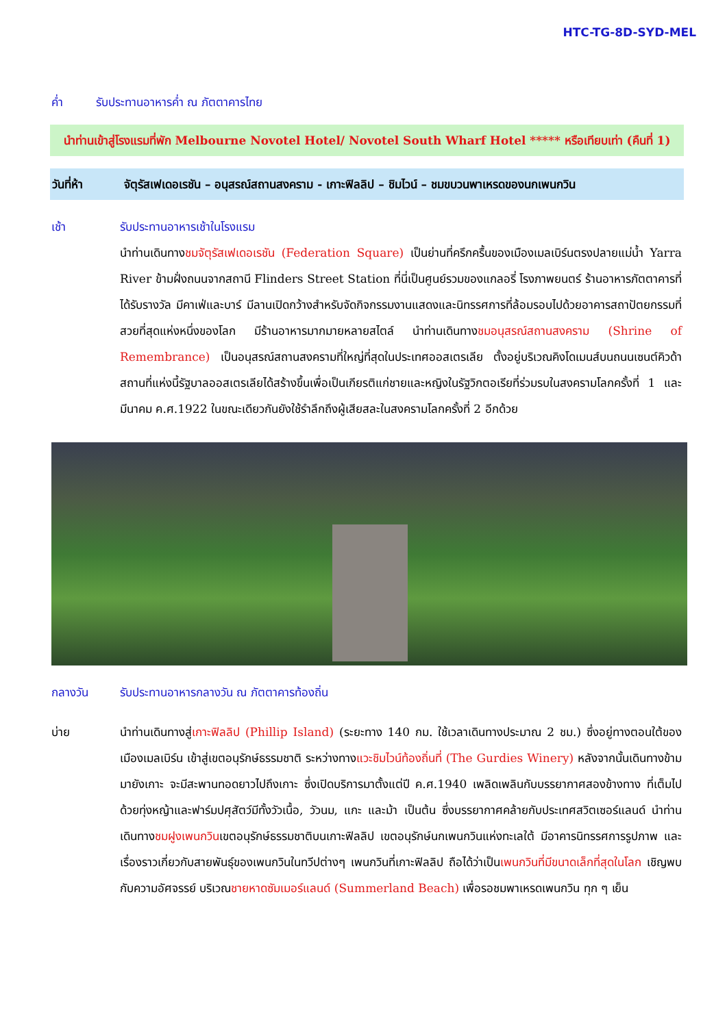HTC-TG-8D-SYD-MEL
ค่ำ รับประทานอาหารค่ำ ณ ภัตตาคารไทย
นำท่านเข้าสู่โรงแรมที่พัก Melbourne Novotel Hotel/ Novotel South Wharf Hotel ***** หรือเทียบเท่า (คืนที่ 1)
วันที่ห้า จัตุรัสเฟเดอเรชัน – อนุสรณ์สถานสงคราม - เกาะฟิลลิป – ชิมไวน์ – ชมขบวนพาเหรดของนกเพนกวิน
เช้า รับประทานอาหารเช้าในโรงแรม
นำท่านเดินทางชมจัตุรัสเฟเดอเรชัน (Federation Square) เป็นย่านที่ครึกครื้นของเมืองเมลเบิร์นตรงปลายแม่น้ำ Yarra River ข้ามฝั่งถนนจากสถานี Flinders Street Station ที่นี่เป็นศูนย์รวมของแกลอรี่ โรงภาพยนตร์ ร้านอาหารภัตตาคารที่ได้รับรางวัล มีคาเฟ่และบาร์ มีลานเปิดกว้างสำหรับจัดกิจกรรมงานแสดงและนิทรรศการที่ล้อมรอบไปด้วยอาคารสถาปัตยกรรมที่สวยที่สุดแห่งหนึ่งของโลก มีร้านอาหารมากมายหลายสไตล์ นำท่านเดินทางชมอนุสรณ์สถานสงคราม (Shrine of Remembrance) เป็นอนุสรณ์สถานสงครามที่ใหญ่ที่สุดในประเทศออสเตรเลีย ตั้งอยู่บริเวณคิงโดเมนส์บนถนนเซนต์คิวด้า สถานที่แห่งนี้รัฐบาลออสเตรเลียได้สร้างขึ้นเพื่อเป็นเกียรติแก่ชายและหญิงในรัฐวิกตอเรียที่ร่วมรบในสงครามโลกครั้งที่ 1 และ มีนาคม ค.ศ.1922 ในขณะเดียวกันยังใช้รำลึกถึงผู้เสียสละในสงครามโลกครั้งที่ 2 อีกด้วย
กลางวัน รับประทานอาหารกลางวัน ณ ภัตตาคารท้องถิ่น
บ่าย นำท่านเดินทางสู่เกาะฟิลลิป (Phillip Island) (ระยะทาง 140 กม. ใช้เวลาเดินทางประมาณ 2 ชม.) ซึ่งอยู่ทางตอนใต้ของเมืองเมลเบิร์น เข้าสู่เขตอนุรักษ์ธรรมชาติ ระหว่างทางแวะชิมไวน์ท้องถิ่นที่ (The Gurdies Winery) หลังจากนั้นเดินทางข้ามมายังเกาะ จะมีสะพานทอดยาวไปถึงเกาะ ซึ่งเปิดบริการมาตั้งแต่ปี ค.ศ.1940 เพลิดเพลินกับบรรยากาศสองข้างทาง ที่เต็มไปด้วยทุ่งหญ้าและฟาร์มปศุสัตว์มีทั้งวัวเนื้อ, วัวนม, แกะ และม้า เป็นต้น ซึ่งบรรยากาศคล้ายกับประเทศสวิตเซอร์แลนด์ นำท่านเดินทางชมฝูงเพนกวินเขตอนุรักษ์ธรรมชาติบนเกาะฟิลลิป เขตอนุรักษ์นกเพนกวินแห่งทะเลใต้ มีอาคารนิทรรศการรูปภาพ และเรื่องราวเกี่ยวกับสายพันธุ์ของเพนกวินในทวีปต่างๆ เพนกวินที่เกาะฟิลลิป ถือได้ว่าเป็นเพนกวินที่มีขนาดเล็กที่สุดในโลก เชิญพบกับความอัศจรรย์ บริเวณชายหาดซัมเมอร์แลนด์ (Summerland Beach) เพื่อรอชมพาเหรดเพนกวิน ทุก ๆ เย็น